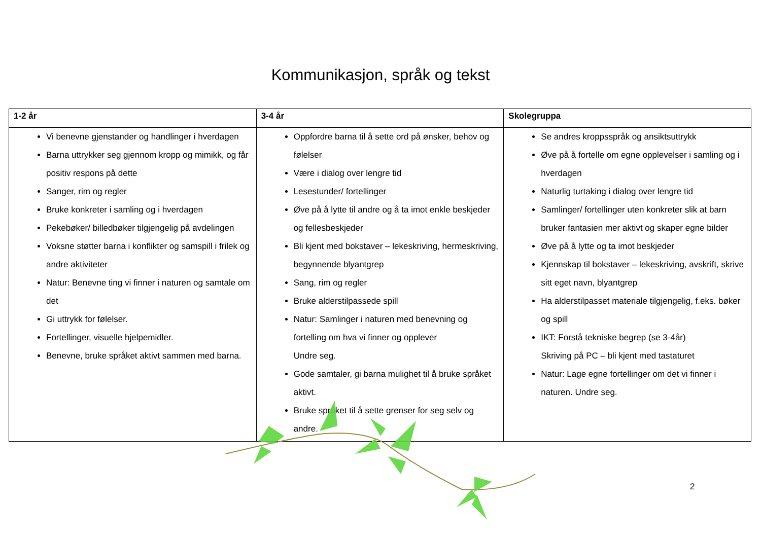Kommunikasjon, språk og tekst
| 1-2 år | 3-4 år | Skolegruppa |
| --- | --- | --- |
| Vi benevne gjenstander og handlinger i hverdagen Barna uttrykker seg gjennom kropp og mimikk, og får positiv respons på dette Sanger, rim og regler Bruke konkreter i samling og i hverdagen Pekebøker/ billedbøker tilgjengelig på avdelingen Voksne støtter barna i konflikter og samspill i frilek og andre aktiviteter Natur: Benevne ting vi finner i naturen og samtale om det Gi uttrykk for følelser. Fortellinger, visuelle hjelpemidler. Benevne, bruke språket aktivt sammen med barna. | Oppfordre barna til å sette ord på ønsker, behov og følelser Være i dialog over lengre tid Lesestunder/ fortellinger Øve på å lytte til andre og å ta imot enkle beskjeder og fellesbeskjeder Bli kjent med bokstaver – lekeskriving, hermeskriving, begynnende blyantgrep Sang, rim og regler Bruke alderstilpassede spill Natur: Samlinger i naturen med benevning og fortelling om hva vi finner og opplever Undre seg. Gode samtaler, gi barna mulighet til å bruke språket aktivt. Bruke språket til å sette grenser for seg selv og andre. | Se andres kroppsspråk og ansiktsuttrykk Øve på å fortelle om egne opplevelser i samling og i hverdagen Naturlig turtaking i dialog over lengre tid Samlinger/ fortellinger uten konkreter slik at barn bruker fantasien mer aktivt og skaper egne bilder Øve på å lytte og ta imot beskjeder Kjennskap til bokstaver – lekeskriving, avskrift, skrive sitt eget navn, blyantgrep Ha alderstilpasset materiale tilgjengelig, f.eks. bøker og spill IKT: Forstå tekniske begrep (se 3-4år) Skriving på PC – bli kjent med tastaturet Natur: Lage egne fortellinger om det vi finner i naturen. Undre seg. |
2